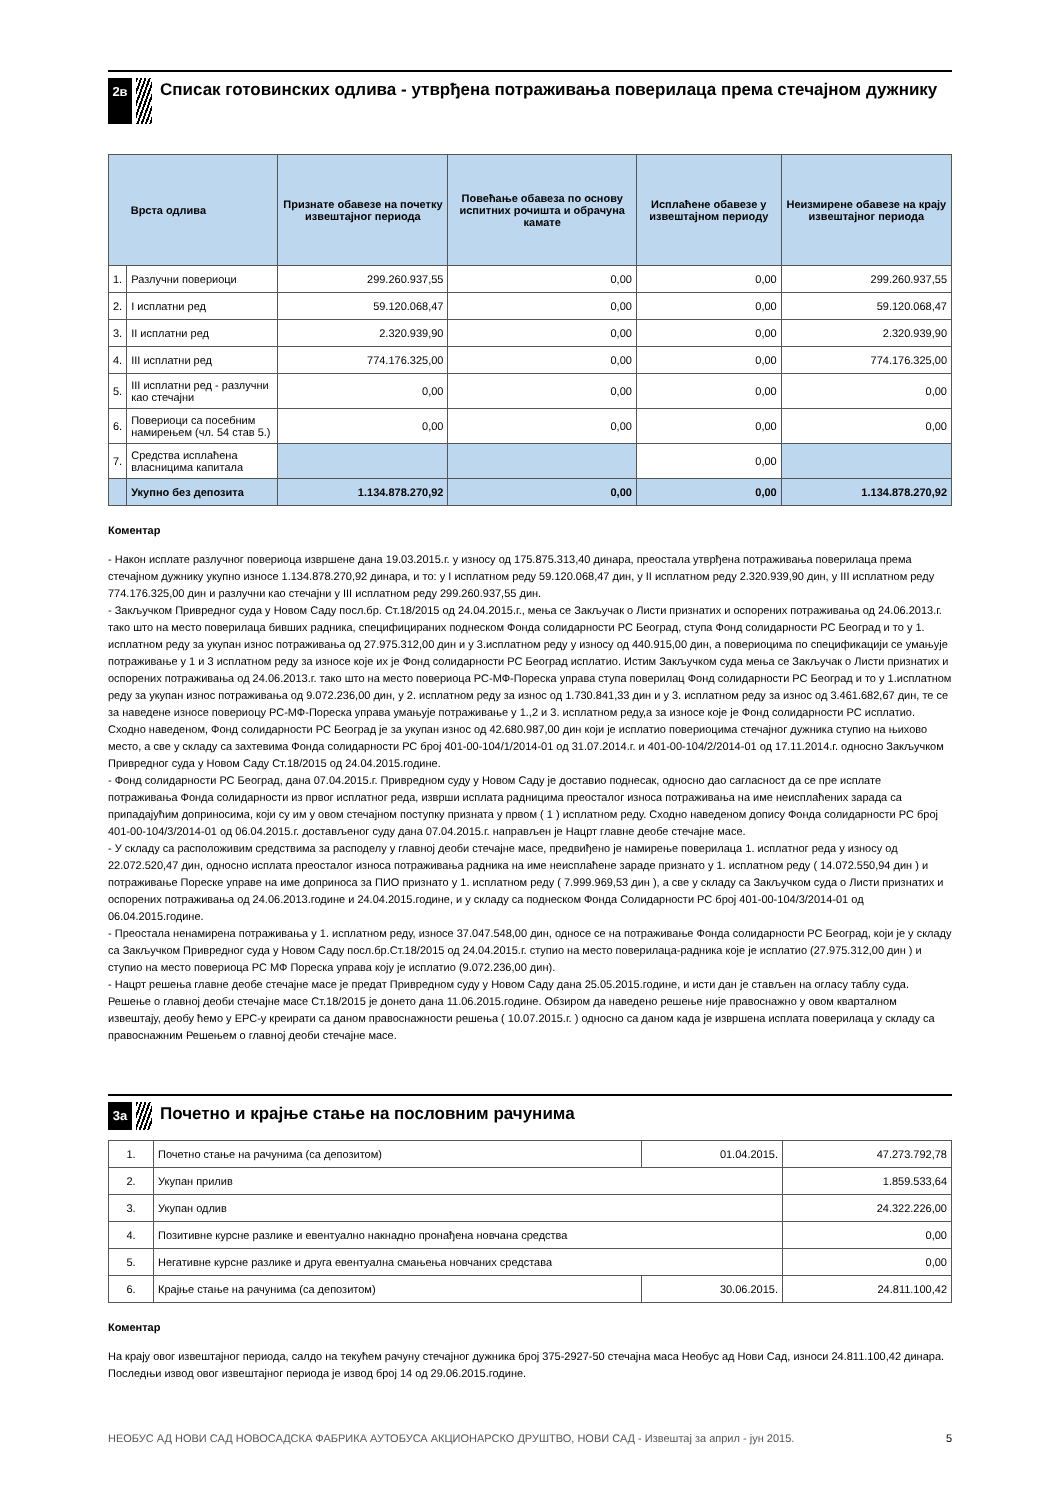2в
Списак готовинских одлива - утврђена потраживања поверилаца према стечајном дужнику
| | Врста одлива | Признате обавезе на почетку извештајног периода | Повећање обавеза по основу испитних рочишта и обрачуна камате | Исплаћене обавезе у извештајном периоду | Неизмирене обавезе на крају извештајног периода |
| --- | --- | --- | --- | --- | --- |
| 1. | Разлучни повериоци | 299.260.937,55 | 0,00 | 0,00 | 299.260.937,55 |
| 2. | I исплатни ред | 59.120.068,47 | 0,00 | 0,00 | 59.120.068,47 |
| 3. | II исплатни ред | 2.320.939,90 | 0,00 | 0,00 | 2.320.939,90 |
| 4. | III исплатни ред | 774.176.325,00 | 0,00 | 0,00 | 774.176.325,00 |
| 5. | III исплатни ред - разлучни као стечајни | 0,00 | 0,00 | 0,00 | 0,00 |
| 6. | Повериоци са посебним намирењем (чл. 54 став 5.) | 0,00 | 0,00 | 0,00 | 0,00 |
| 7. | Средства исплаћена власницима капитала | | | 0,00 | |
| | Укупно без депозита | 1.134.878.270,92 | 0,00 | 0,00 | 1.134.878.270,92 |
Коментар
- Након исплате разлучног повериоца извршене дана 19.03.2015.г. у износу од 175.875.313,40 динара, преостала утврђена потраживања поверилаца према стечајном дужнику укупно износе 1.134.878.270,92 динара, и то: у I исплатном реду 59.120.068,47 дин, у II исплатном реду 2.320.939,90 дин, у III исплатном реду 774.176.325,00 дин и разлучни као стечајни у III исплатном реду 299.260.937,55 дин.
- Закључком Привредног суда у Новом Саду посл.бр. Ст.18/2015 од 24.04.2015.г., мења се Закључак о Листи признатих и оспорених потраживања од 24.06.2013.г. тако што на место поверилаца бивших радника, специфицираних поднеском Фонда солидарности РС Београд, ступа Фонд солидарности РС Београд и то у 1. исплатном реду за укупан износ потраживања од 27.975.312,00 дин и у 3.исплатном реду у износу од 440.915,00 дин, а повериоцима по спецификацији се умањује потраживање у 1 и 3 исплатном реду за износе које их је Фонд солидарности РС Београд исплатио. Истим Закључком суда мења се Закључак о Листи признатих и оспорених потраживања од 24.06.2013.г. тако што на место повериоца РС-МФ-Пореска управа ступа поверилац Фонд солидарности РС Београд и то у 1.исплатном реду за укупан износ потраживања од 9.072.236,00 дин, у 2. исплатном реду за износ од 1.730.841,33 дин и у 3. исплатном реду за износ од 3.461.682,67 дин, те се за наведене износе повериоцу РС-МФ-Пореска управа умањује потраживање у 1.,2 и 3. исплатном реду,а за износе које је Фонд солидарности РС исплатио. Сходно наведеном, Фонд солидарности РС Београд је за укупан износ од 42.680.987,00 дин који је исплатио повериоцима стечајног дужника ступио на њихово место, а све у складу са захтевима Фонда солидарности РС број 401-00-104/1/2014-01 од 31.07.2014.г. и 401-00-104/2/2014-01 од 17.11.2014.г. односно Закључком Привредног суда у Новом Саду Ст.18/2015 од 24.04.2015.године.
- Фонд солидарности РС Београд, дана 07.04.2015.г. Привредном суду у Новом Саду је доставио поднесак, односно дао сагласност да се пре исплате потраживања Фонда солидарности из првог исплатног реда, изврши исплата радницима преосталог износа потраживања на име неисплаћених зарада са припадајућим доприносима, који су им у овом стечајном поступку призната у првом ( 1 ) исплатном реду. Сходно наведеном допису Фонда солидарности РС број 401-00-104/3/2014-01 од 06.04.2015.г. достављеног суду дана 07.04.2015.г. направљен је Нацрт главне деобе стечајне масе.
- У складу са расположивим средствима за расподелу у главној деоби стечајне масе, предвиђено је намирење поверилаца 1. исплатног реда у износу од 22.072.520,47 дин, односно исплата преосталог износа потраживања радника на име неисплаћене зараде признато у 1. исплатном реду ( 14.072.550,94 дин ) и потраживање Пореске управе на име доприноса за ПИО признато у 1. исплатном реду ( 7.999.969,53 дин ), а све у складу са Закључком суда о Листи признатих и оспорених потраживања од 24.06.2013.године и 24.04.2015.године, и у складу са поднеском Фонда Солидарности РС број 401-00-104/3/2014-01 од 06.04.2015.године.
- Преостала ненамирена потраживања у 1. исплатном реду, износе 37.047.548,00 дин, односе се на потраживање Фонда солидарности РС Београд, који је у складу са Закључком Привредног суда у Новом Саду посл.бр.Ст.18/2015 од 24.04.2015.г. ступио на место поверилаца-радника које је исплатио (27.975.312,00 дин ) и ступио на место повериоца РС МФ Пореска управа коју је исплатио (9.072.236,00 дин).
- Нацрт решења главне деобе стечајне масе је предат Привредном суду у Новом Саду дана 25.05.2015.године, и исти дан је стављен на огласу таблу суда. Решење о главној деоби стечајне масе Ст.18/2015 је донето дана 11.06.2015.године. Обзиром да наведено решење није правоснажно у овом кварталном извештају, деобу ћемо у ЕРС-у креирати са даном правоснажности решења ( 10.07.2015.г. ) односно са даном када је извршена исплата поверилаца у складу са правоснажним Решењем о главној деоби стечајне масе.
3а
Почетно и крајње стање на пословним рачунима
| 1. | Почетно стање на рачунима (са депозитом) | 01.04.2015. | 47.273.792,78 |
| 2. | Укупан прилив | | 1.859.533,64 |
| 3. | Укупан одлив | | 24.322.226,00 |
| 4. | Позитивне курсне разлике и евентуално накнадно пронађена новчана средства | | 0,00 |
| 5. | Негативне курсне разлике и друга евентуална смањења новчаних средстава | | 0,00 |
| 6. | Крајње стање на рачунима (са депозитом) | 30.06.2015. | 24.811.100,42 |
Коментар
На крају овог извештајног периода, салдо на текућем рачуну стечајног дужника број 375-2927-50 стечајна маса Необус ад Нови Сад, износи 24.811.100,42 динара. Последњи извод овог извештајног периода је извод број 14 од 29.06.2015.године.
НЕОБУС АД НОВИ САД НОВОСАДСКА ФАБРИКА АУТОБУСА АКЦИОНАРСКО ДРУШТВО, НОВИ САД - Извештај за април - јун 2015. 5